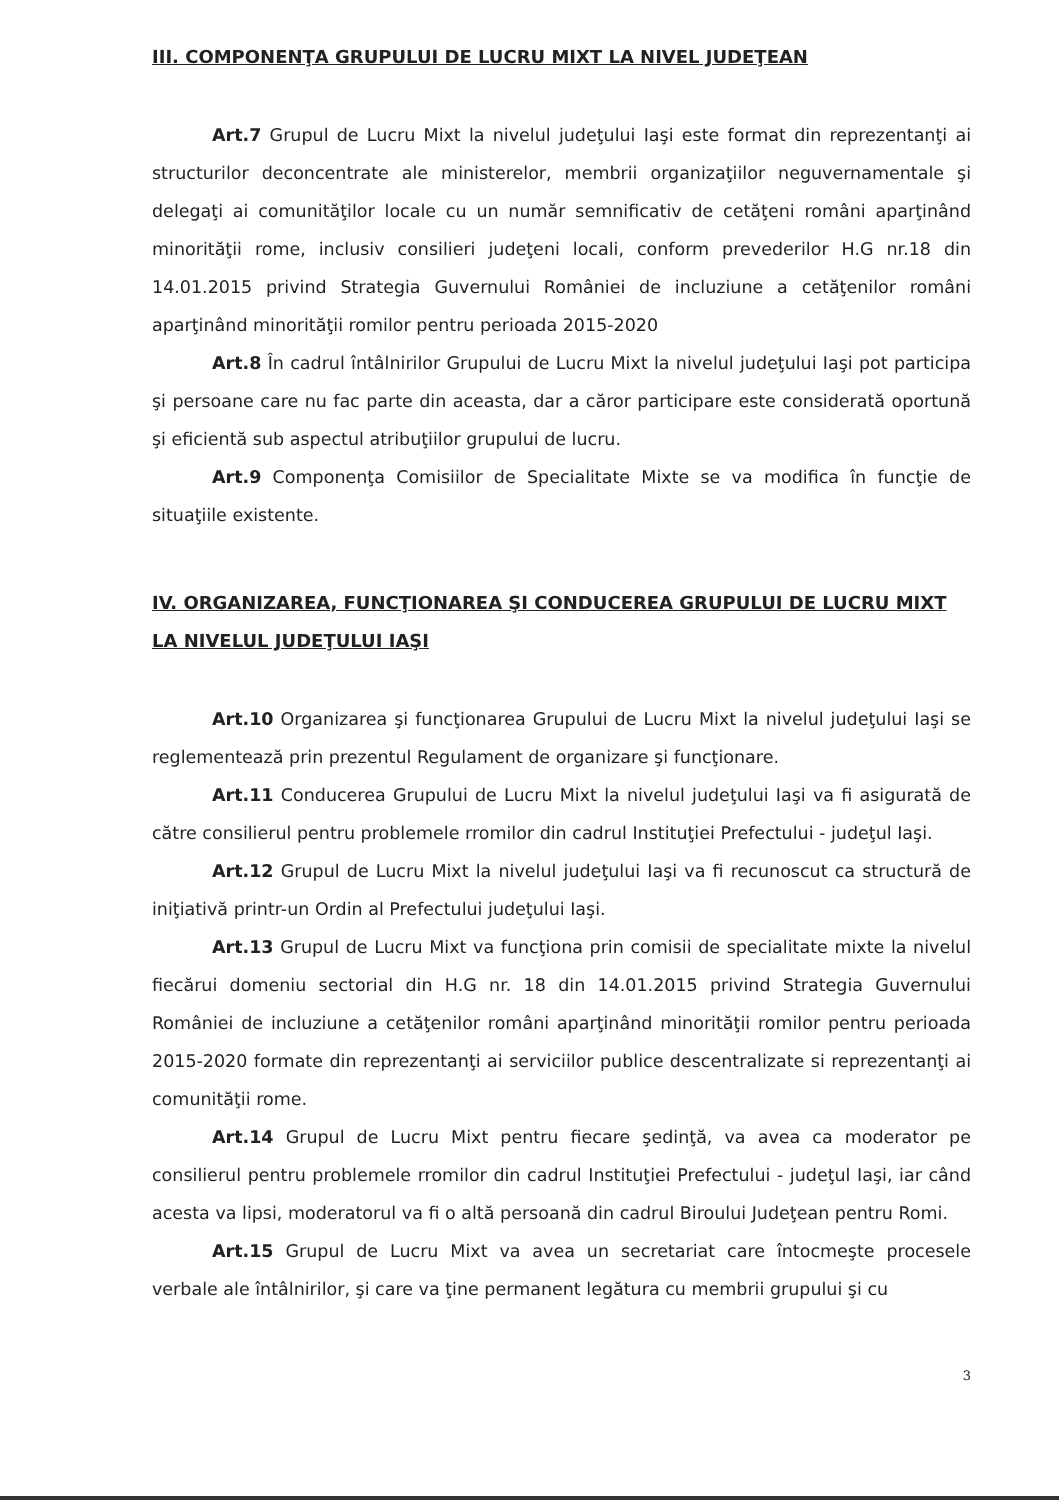III. COMPONENŢA GRUPULUI DE LUCRU MIXT LA NIVEL JUDEŢEAN
Art.7 Grupul de Lucru Mixt la nivelul judeţului Iaşi este format din reprezentanţi ai structurilor deconcentrate ale ministerelor, membrii organizaţiilor neguvernamentale şi delegaţi ai comunităţilor locale cu un număr semnificativ de cetăţeni români aparţinând minorităţii rome, inclusiv consilieri judeţeni locali, conform prevederilor H.G nr.18 din 14.01.2015 privind Strategia Guvernului României de incluziune a cetăţenilor români aparţinând minorităţii romilor pentru perioada 2015-2020
Art.8 În cadrul întâlnirilor Grupului de Lucru Mixt la nivelul judeţului Iaşi pot participa şi persoane care nu fac parte din aceasta, dar a căror participare este considerată oportună şi eficientă sub aspectul atribuţiilor grupului de lucru.
Art.9 Componenţa Comisiilor de Specialitate Mixte se va modifica în funcţie de situaţiile existente.
IV. ORGANIZAREA, FUNCŢIONAREA ŞI CONDUCEREA GRUPULUI DE LUCRU MIXT LA NIVELUL JUDEŢULUI IAŞI
Art.10 Organizarea şi funcţionarea Grupului de Lucru Mixt la nivelul judeţului Iaşi se reglementează prin prezentul Regulament de organizare şi funcţionare.
Art.11 Conducerea Grupului de Lucru Mixt la nivelul judeţului Iaşi va fi asigurată de către consilierul pentru problemele rromilor din cadrul Instituţiei Prefectului - judeţul Iaşi.
Art.12 Grupul de Lucru Mixt la nivelul judeţului Iaşi va fi recunoscut ca structură de iniţiativă printr-un Ordin al Prefectului judeţului Iaşi.
Art.13 Grupul de Lucru Mixt va funcţiona prin comisii de specialitate mixte la nivelul fiecărui domeniu sectorial din H.G nr. 18 din 14.01.2015 privind Strategia Guvernului României de incluziune a cetăţenilor români aparţinând minorităţii romilor pentru perioada 2015-2020 formate din reprezentanţi ai serviciilor publice descentralizate si reprezentanţi ai comunităţii rome.
Art.14 Grupul de Lucru Mixt pentru fiecare şedinţă, va avea ca moderator pe consilierul pentru problemele rromilor din cadrul Instituţiei Prefectului - judeţul Iaşi, iar când acesta va lipsi, moderatorul va fi o altă persoană din cadrul Biroului Judeţean pentru Romi.
Art.15 Grupul de Lucru Mixt va avea un secretariat care întocmeşte procesele verbale ale întâlnirilor, şi care va ţine permanent legătura cu membrii grupului şi cu
3